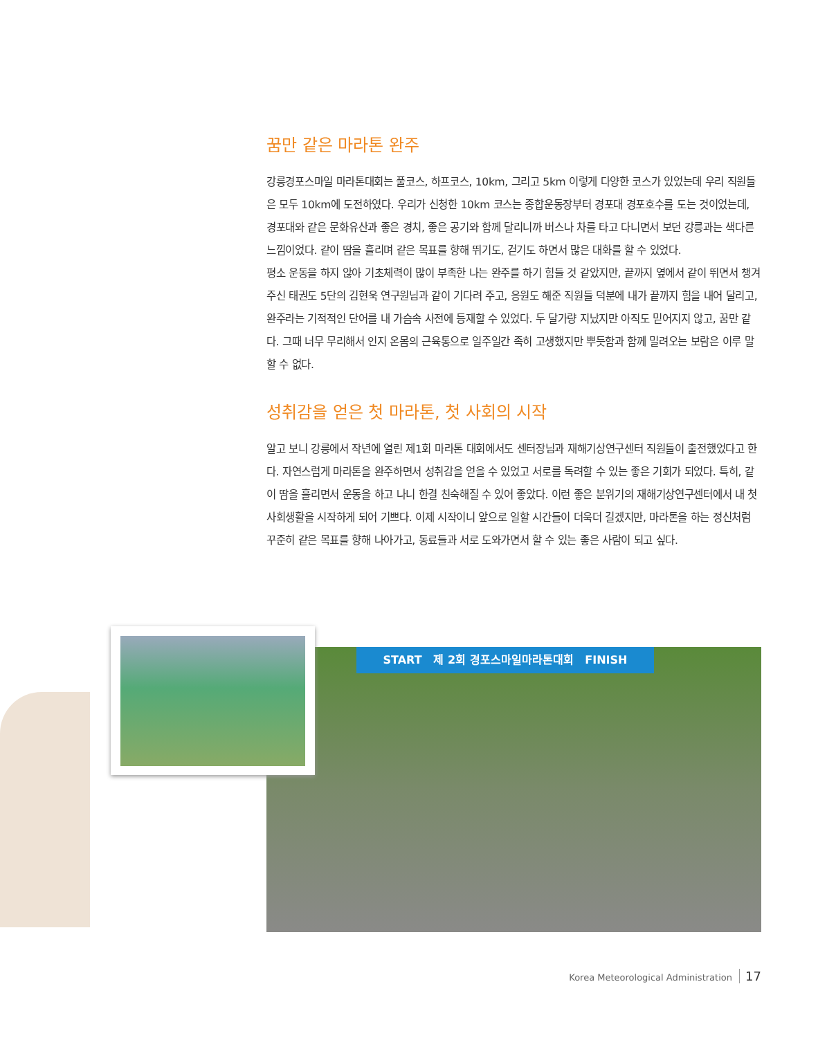꿈만 같은 마라톤 완주
강릉경포스마일 마라톤대회는 풀코스, 하프코스, 10km, 그리고 5km 이렇게 다양한 코스가 있었는데 우리 직원들은 모두 10km에 도전하였다. 우리가 신청한 10km 코스는 종합운동장부터 경포대 경포호수를 도는 것이었는데, 경포대와 같은 문화유산과 좋은 경치, 좋은 공기와 함께 달리니까 버스나 차를 타고 다니면서 보던 강릉과는 색다른 느낌이었다. 같이 땀을 흘리며 같은 목표를 향해 뛰기도, 걷기도 하면서 많은 대화를 할 수 있었다.
평소 운동을 하지 않아 기초체력이 많이 부족한 나는 완주를 하기 힘들 것 같았지만, 끝까지 옆에서 같이 뛰면서 챙겨주신 태권도 5단의 김현욱 연구원님과 같이 기다려 주고, 응원도 해준 직원들 덕분에 내가 끝까지 힘을 내어 달리고, 완주라는 기적적인 단어를 내 가슴속 사전에 등재할 수 있었다. 두 달가량 지났지만 아직도 믿어지지 않고, 꿈만 같다. 그때 너무 무리해서 인지 온몸의 근육통으로 일주일간 족히 고생했지만 뿌듯함과 함께 밀려오는 보람은 이루 말할 수 없다.
성취감을 얻은 첫 마라톤, 첫 사회의 시작
알고 보니 강릉에서 작년에 열린 제1회 마라톤 대회에서도 센터장님과 재해기상연구센터 직원들이 출전했었다고 한다. 자연스럽게 마라톤을 완주하면서 성취감을 얻을 수 있었고 서로를 독려할 수 있는 좋은 기회가 되었다. 특히, 같이 땀을 흘리면서 운동을 하고 나니 한결 친숙해질 수 있어 좋았다. 이런 좋은 분위기의 재해기상연구센터에서 내 첫 사회생활을 시작하게 되어 기쁘다. 이제 시작이니 앞으로 일할 시간들이 더욱더 길겠지만, 마라톤을 하는 정신처럼 꾸준히 같은 목표를 향해 나아가고, 동료들과 서로 도와가면서 할 수 있는 좋은 사람이 되고 싶다.
START 제 2회 경포스마일마라톤대회 FINISH
Korea Meteorological Administration 17